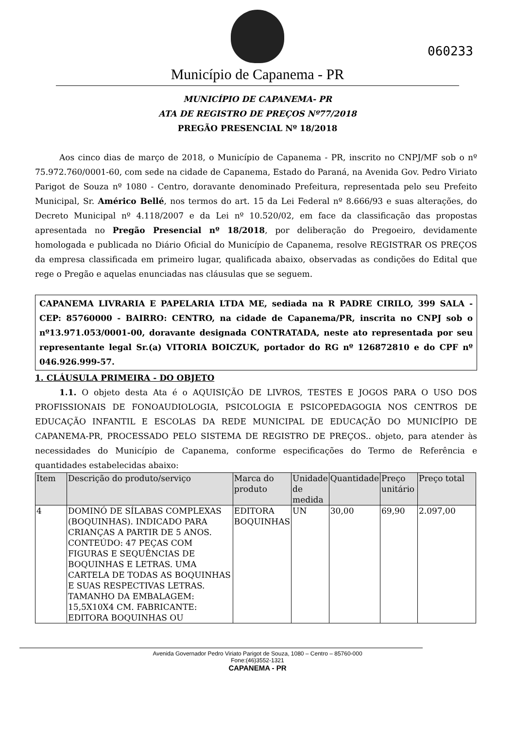060233
Município de Capanema - PR
MUNICÍPIO DE CAPANEMA- PR
ATA DE REGISTRO DE PREÇOS Nº77/2018
PREGÃO PRESENCIAL Nº 18/2018
Aos cinco dias de março de 2018, o Município de Capanema - PR, inscrito no CNPJ/MF sob o nº 75.972.760/0001-60, com sede na cidade de Capanema, Estado do Paraná, na Avenida Gov. Pedro Viriato Parigot de Souza nº 1080 - Centro, doravante denominado Prefeitura, representada pelo seu Prefeito Municipal, Sr. Américo Bellé, nos termos do art. 15 da Lei Federal nº 8.666/93 e suas alterações, do Decreto Municipal nº 4.118/2007 e da Lei nº 10.520/02, em face da classificação das propostas apresentada no Pregão Presencial nº 18/2018, por deliberação do Pregoeiro, devidamente homologada e publicada no Diário Oficial do Município de Capanema, resolve REGISTRAR OS PREÇOS da empresa classificada em primeiro lugar, qualificada abaixo, observadas as condições do Edital que rege o Pregão e aquelas enunciadas nas cláusulas que se seguem.
CAPANEMA LIVRARIA E PAPELARIA LTDA ME, sediada na R PADRE CIRILO, 399 SALA - CEP: 85760000 - BAIRRO: CENTRO, na cidade de Capanema/PR, inscrita no CNPJ sob o nº13.971.053/0001-00, doravante designada CONTRATADA, neste ato representada por seu representante legal Sr.(a) VITORIA BOICZUK, portador do RG nº 126872810 e do CPF nº 046.926.999-57.
1. CLÁUSULA PRIMEIRA - DO OBJETO
1.1. O objeto desta Ata é o AQUISIÇÃO DE LIVROS, TESTES E JOGOS PARA O USO DOS PROFISSIONAIS DE FONOAUDIOLOGIA, PSICOLOGIA E PSICOPEDAGOGIA NOS CENTROS DE EDUCAÇÃO INFANTIL E ESCOLAS DA REDE MUNICIPAL DE EDUCAÇÃO DO MUNICÍPIO DE CAPANEMA-PR, PROCESSADO PELO SISTEMA DE REGISTRO DE PREÇOS.. objeto, para atender às necessidades do Município de Capanema, conforme especificações do Termo de Referência e quantidades estabelecidas abaixo:
| Item | Descrição do produto/serviço | Marca do produto | Unidade de medida | Quantidade | Preço unitário | Preço total |
| --- | --- | --- | --- | --- | --- | --- |
| 4 | DOMINÓ DE SÍLABAS COMPLEXAS (BOQUINHAS). INDICADO PARA CRIANÇAS A PARTIR DE 5 ANOS. CONTEÚDO: 47 PEÇAS COM FIGURAS E SEQUÊNCIAS DE BOQUINHAS E LETRAS. UMA CARTELA DE TODAS AS BOQUINHAS E SUAS RESPECTIVAS LETRAS. TAMANHO DA EMBALAGEM: 15,5X10X4 CM. FABRICANTE: EDITORA BOQUINHAS OU | EDITORA BOQUINHAS | UN | 30,00 | 69,90 | 2.097,00 |
Avenida Governador Pedro Viriato Parigot de Souza, 1080 – Centro – 85760-000
Fone:(46)3552-1321
CAPANEMA - PR